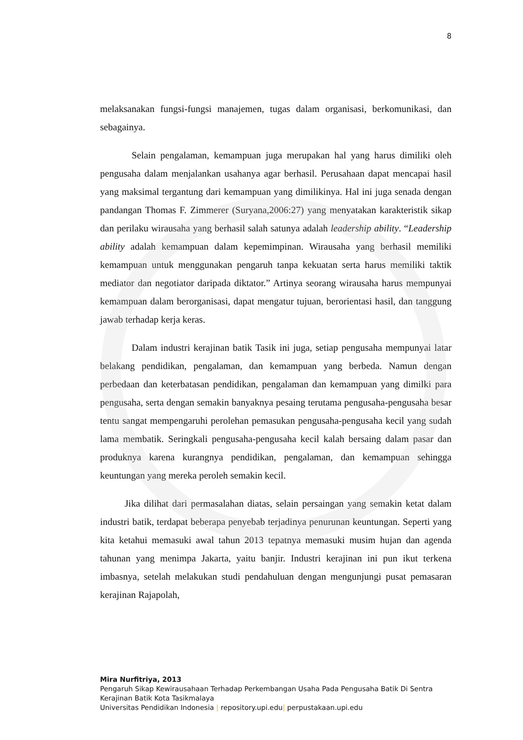8
melaksanakan fungsi-fungsi manajemen, tugas dalam organisasi, berkomunikasi, dan sebagainya.
Selain pengalaman, kemampuan juga merupakan hal yang harus dimiliki oleh pengusaha dalam menjalankan usahanya agar berhasil. Perusahaan dapat mencapai hasil yang maksimal tergantung dari kemampuan yang dimilikinya. Hal ini juga senada dengan pandangan Thomas F. Zimmerer (Suryana,2006:27) yang menyatakan karakteristik sikap dan perilaku wirausaha yang berhasil salah satunya adalah leadership ability. “Leadership ability adalah kemampuan dalam kepemimpinan. Wirausaha yang berhasil memiliki kemampuan untuk menggunakan pengaruh tanpa kekuatan serta harus memiliki taktik mediator dan negotiator daripada diktator.” Artinya seorang wirausaha harus mempunyai kemampuan dalam berorganisasi, dapat mengatur tujuan, berorientasi hasil, dan tanggung jawab terhadap kerja keras.
Dalam industri kerajinan batik Tasik ini juga, setiap pengusaha mempunyai latar belakang pendidikan, pengalaman, dan kemampuan yang berbeda. Namun dengan perbedaan dan keterbatasan pendidikan, pengalaman dan kemampuan yang dimilki para pengusaha, serta dengan semakin banyaknya pesaing terutama pengusaha-pengusaha besar tentu sangat mempengaruhi perolehan pemasukan pengusaha-pengusaha kecil yang sudah lama membatik. Seringkali pengusaha-pengusaha kecil kalah bersaing dalam pasar dan produknya karena kurangnya pendidikan, pengalaman, dan kemampuan sehingga keuntungan yang mereka peroleh semakin kecil.
Jika dilihat dari permasalahan diatas, selain persaingan yang semakin ketat dalam industri batik, terdapat beberapa penyebab terjadinya penurunan keuntungan. Seperti yang kita ketahui memasuki awal tahun 2013 tepatnya memasuki musim hujan dan agenda tahunan yang menimpa Jakarta, yaitu banjir. Industri kerajinan ini pun ikut terkena imbasnya, setelah melakukan studi pendahuluan dengan mengunjungi pusat pemasaran kerajinan Rajapolah,
Mira Nurfitriya, 2013
Pengaruh Sikap Kewirausahaan Terhadap Perkembangan Usaha Pada Pengusaha Batik Di Sentra Kerajinan Batik Kota Tasikmalaya
Universitas Pendidikan Indonesia | repository.upi.edu| perpustakaan.upi.edu